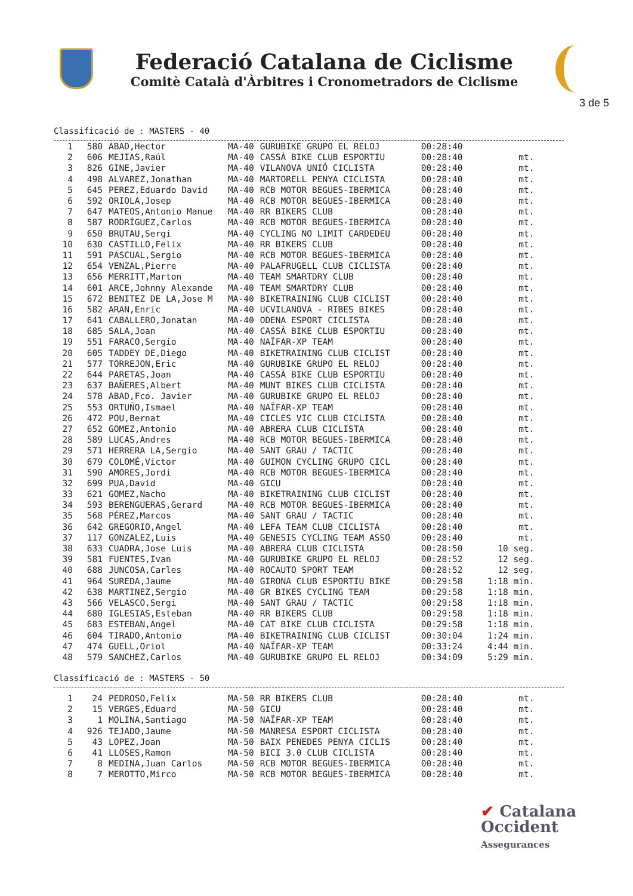Federació Catalana de Ciclisme
Comitè Català d'Àrbitres i Cronometradors de Ciclisme
3 de 5
Classificació de : MASTERS - 40
| 1 | 580 | ABAD,Hector | MA-40 | GURUBIKE GRUPO EL RELOJ | 00:28:40 | |
| 2 | 606 | MEJIAS,Raúl | MA-40 | CASSÀ BIKE CLUB ESPORTIU | 00:28:40 | mt. |
| 3 | 826 | GINE,Javier | MA-40 | VILANOVA UNIÓ CICLISTA | 00:28:40 | mt. |
| 4 | 498 | ALVAREZ,Jonathan | MA-40 | MARTORELL PENYA CICLISTA | 00:28:40 | mt. |
| 5 | 645 | PEREZ,Eduardo David | MA-40 | RCB MOTOR BEGUES-IBERMICA | 00:28:40 | mt. |
| 6 | 592 | ORIOLA,Josep | MA-40 | RCB MOTOR BEGUES-IBERMICA | 00:28:40 | mt. |
| 7 | 647 | MATEOS,Antonio Manue | MA-40 | RR BIKERS CLUB | 00:28:40 | mt. |
| 8 | 587 | RODRÍGUEZ,Carlos | MA-40 | RCB MOTOR BEGUES-IBERMICA | 00:28:40 | mt. |
| 9 | 650 | BRUTAU,Sergi | MA-40 | CYCLING NO LIMIT CARDEDEU | 00:28:40 | mt. |
| 10 | 630 | CASTILLO,Felix | MA-40 | RR BIKERS CLUB | 00:28:40 | mt. |
| 11 | 591 | PASCUAL,Sergio | MA-40 | RCB MOTOR BEGUES-IBERMICA | 00:28:40 | mt. |
| 12 | 654 | VENZAL,Pierre | MA-40 | PALAFRUGELL CLUB CICLISTA | 00:28:40 | mt. |
| 13 | 656 | MERRITT,Marton | MA-40 | TEAM SMARTDRY CLUB | 00:28:40 | mt. |
| 14 | 601 | ARCE,Johnny Alexande | MA-40 | TEAM SMARTDRY CLUB | 00:28:40 | mt. |
| 15 | 672 | BENITEZ DE LA,Jose M | MA-40 | BIKETRAINING CLUB CICLIST | 00:28:40 | mt. |
| 16 | 582 | ARAN,Enric | MA-40 | UCVILANOVA - RIBES BIKES | 00:28:40 | mt. |
| 17 | 641 | CABALLERO,Jonatan | MA-40 | ODENA ESPORT CICLISTA | 00:28:40 | mt. |
| 18 | 685 | SALA,Joan | MA-40 | CASSÀ BIKE CLUB ESPORTIU | 00:28:40 | mt. |
| 19 | 551 | FARACO,Sergio | MA-40 | NAÏFAR-XP TEAM | 00:28:40 | mt. |
| 20 | 605 | TADDEY DE,Diego | MA-40 | BIKETRAINING CLUB CICLIST | 00:28:40 | mt. |
| 21 | 577 | TORREJON,Eric | MA-40 | GURUBIKE GRUPO EL RELOJ | 00:28:40 | mt. |
| 22 | 644 | PARETAS,Joan | MA-40 | CASSÀ BIKE CLUB ESPORTIU | 00:28:40 | mt. |
| 23 | 637 | BAÑERES,Albert | MA-40 | MUNT BIKES CLUB CICLISTA | 00:28:40 | mt. |
| 24 | 578 | ABAD,Fco. Javier | MA-40 | GURUBIKE GRUPO EL RELOJ | 00:28:40 | mt. |
| 25 | 553 | ORTUÑO,Ismael | MA-40 | NAÏFAR-XP TEAM | 00:28:40 | mt. |
| 26 | 472 | POU,Bernat | MA-40 | CICLES VIC CLUB CICLISTA | 00:28:40 | mt. |
| 27 | 652 | GOMEZ,Antonio | MA-40 | ABRERA CLUB CICLISTA | 00:28:40 | mt. |
| 28 | 589 | LUCAS,Andres | MA-40 | RCB MOTOR BEGUES-IBERMICA | 00:28:40 | mt. |
| 29 | 571 | HERRERA LA,Sergio | MA-40 | SANT GRAU / TACTIC | 00:28:40 | mt. |
| 30 | 679 | COLOMÉ,Victor | MA-40 | GUIMON CYCLING GRUPO CICL | 00:28:40 | mt. |
| 31 | 590 | AMORES,Jordi | MA-40 | RCB MOTOR BEGUES-IBERMICA | 00:28:40 | mt. |
| 32 | 699 | PUA,David | MA-40 | GICU | 00:28:40 | mt. |
| 33 | 621 | GOMEZ,Nacho | MA-40 | BIKETRAINING CLUB CICLIST | 00:28:40 | mt. |
| 34 | 593 | BERENGUERAS,Gerard | MA-40 | RCB MOTOR BEGUES-IBERMICA | 00:28:40 | mt. |
| 35 | 568 | PÉREZ,Marcos | MA-40 | SANT GRAU / TACTIC | 00:28:40 | mt. |
| 36 | 642 | GREGORIO,Angel | MA-40 | LEFA TEAM CLUB CICLISTA | 00:28:40 | mt. |
| 37 | 117 | GONZALEZ,Luis | MA-40 | GENESIS CYCLING TEAM ASSO | 00:28:40 | mt. |
| 38 | 633 | CUADRA,Jose Luis | MA-40 | ABRERA CLUB CICLISTA | 00:28:50 | 10 seg. |
| 39 | 581 | FUENTES,Ivan | MA-40 | GURUBIKE GRUPO EL RELOJ | 00:28:52 | 12 seg. |
| 40 | 688 | JUNCOSA,Carles | MA-40 | ROCAUTO SPORT TEAM | 00:28:52 | 12 seg. |
| 41 | 964 | SUREDA,Jaume | MA-40 | GIRONA CLUB ESPORTIU BIKE | 00:29:58 | 1:18 min. |
| 42 | 638 | MARTINEZ,Sergio | MA-40 | GR BIKES CYCLING TEAM | 00:29:58 | 1:18 min. |
| 43 | 566 | VELASCO,Sergi | MA-40 | SANT GRAU / TACTIC | 00:29:58 | 1:18 min. |
| 44 | 680 | IGLESIAS,Esteban | MA-40 | RR BIKERS CLUB | 00:29:58 | 1:18 min. |
| 45 | 683 | ESTEBAN,Angel | MA-40 | CAT BIKE CLUB CICLISTA | 00:29:58 | 1:18 min. |
| 46 | 604 | TIRADO,Antonio | MA-40 | BIKETRAINING CLUB CICLIST | 00:30:04 | 1:24 min. |
| 47 | 474 | GUELL,Oriol | MA-40 | NAÏFAR-XP TEAM | 00:33:24 | 4:44 min. |
| 48 | 579 | SANCHEZ,Carlos | MA-40 | GURUBIKE GRUPO EL RELOJ | 00:34:09 | 5:29 min. |
Classificació de : MASTERS - 50
| 1 | 24 | PEDROSO,Felix | MA-50 | RR BIKERS CLUB | 00:28:40 | mt. |
| 2 | 15 | VERGES,Eduard | MA-50 | GICU | 00:28:40 | mt. |
| 3 | 1 | MOLINA,Santiago | MA-50 | NAÏFAR-XP TEAM | 00:28:40 | mt. |
| 4 | 926 | TEJADO,Jaume | MA-50 | MANRESA ESPORT CICLISTA | 00:28:40 | mt. |
| 5 | 43 | LOPEZ,Joan | MA-50 | BAIX PENEDES PENYA CICLIS | 00:28:40 | mt. |
| 6 | 41 | LLOSES,Ramon | MA-50 | BICI 3.0 CLUB CICLISTA | 00:28:40 | mt. |
| 7 | 8 | MEDINA,Juan Carlos | MA-50 | RCB MOTOR BEGUES-IBERMICA | 00:28:40 | mt. |
| 8 | 7 | MEROTTO,Mirco | MA-50 | RCB MOTOR BEGUES-IBERMICA | 00:28:40 | mt. |
✔ Catalana
Occident
Assegurances